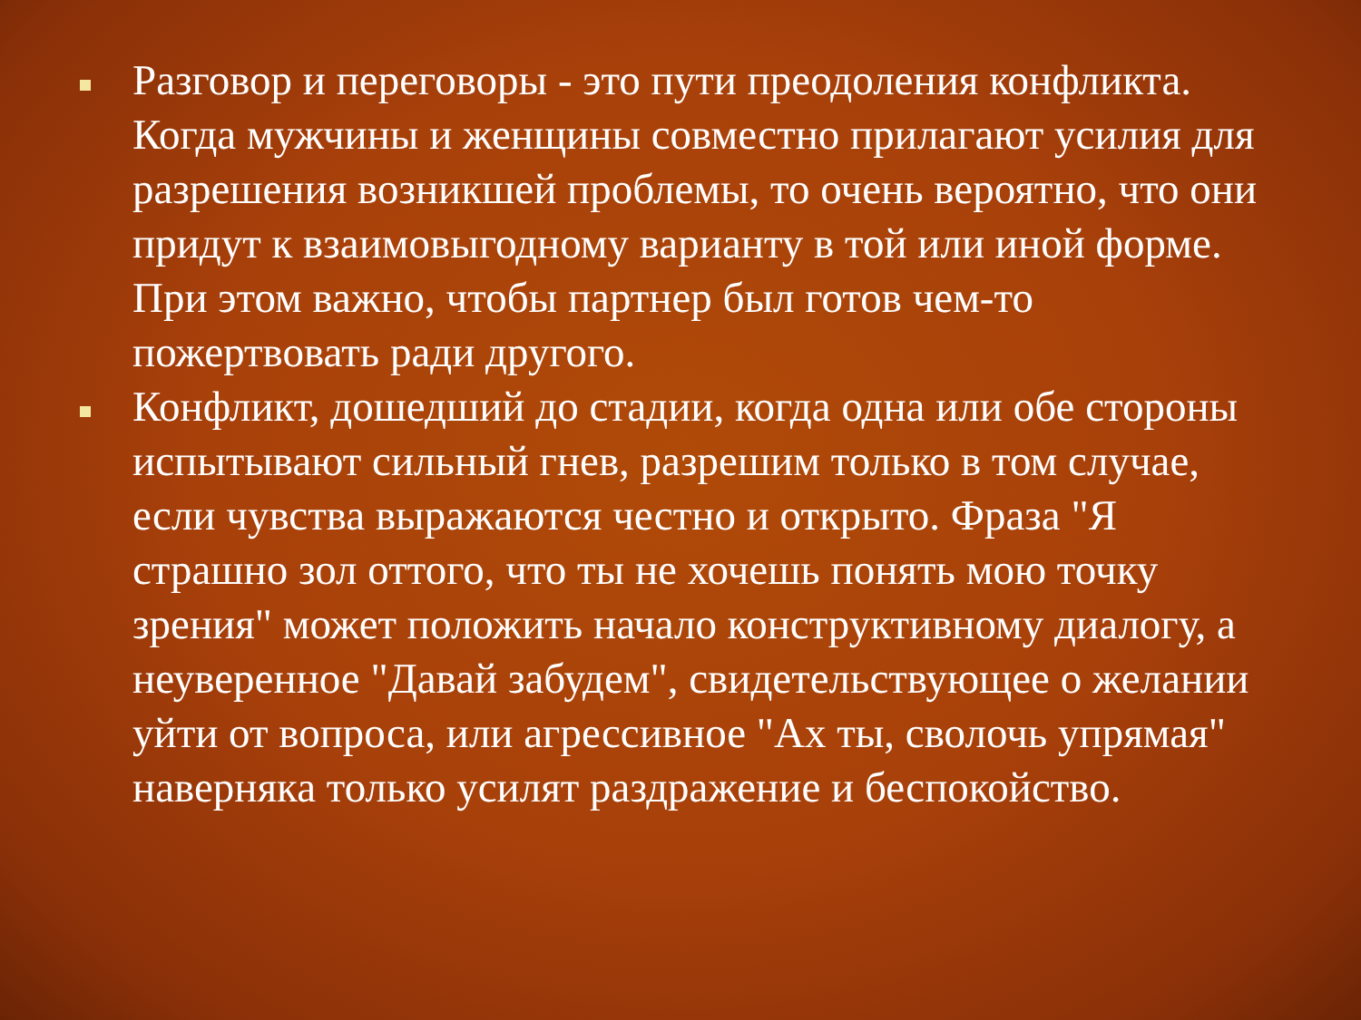Разговор и переговоры - это пути преодоления конфликта. Когда мужчины и женщины совместно прилагают усилия для разрешения возникшей проблемы, то очень вероятно, что они придут к взаимовыгодному варианту в той или иной форме. При этом важно, чтобы партнер был готов чем-то пожертвовать ради другого.
Конфликт, дошедший до стадии, когда одна или обе стороны испытывают сильный гнев, разрешим только в том случае, если чувства выражаются честно и открыто. Фраза "Я страшно зол оттого, что ты не хочешь понять мою точку зрения" может положить начало конструктивному диалогу, а неуверенное "Давай забудем", свидетельствующее о желании уйти от вопроса, или агрессивное "Ах ты, сволочь упрямая" наверняка только усилят раздражение и беспокойство.